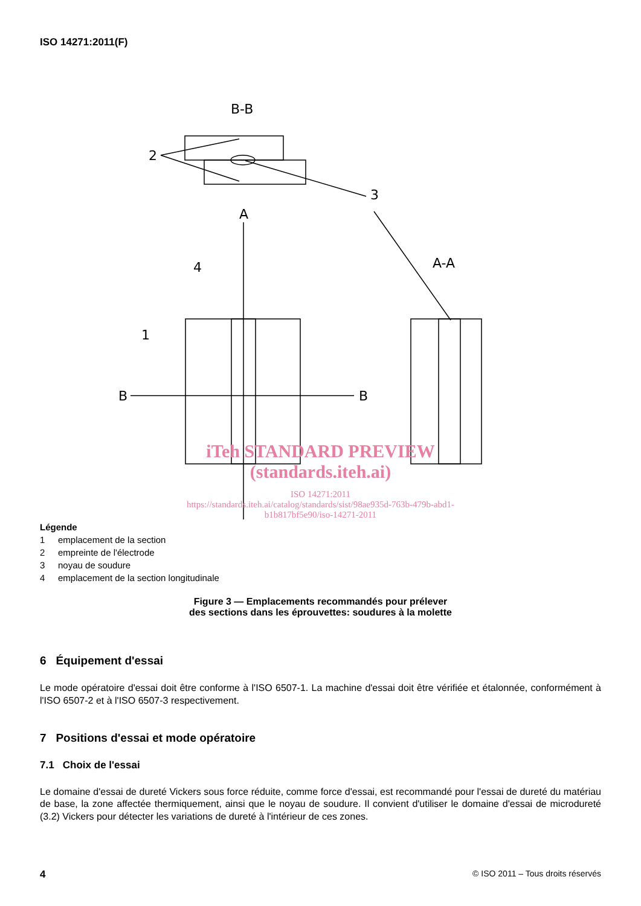ISO 14271:2011(F)
B-B
2
3
A
4
B
B
1
A-A
iTeh STANDARD PREVIEW
(standards.iteh.ai)
ISO 14271:2011
https://standards.iteh.ai/catalog/standards/sist/98ae935d-763b-479b-abd1-
b1b817bf5e90/iso-14271-2011
Légende
1 emplacement de la section
2 empreinte de l'électrode
3 noyau de soudure
4 emplacement de la section longitudinale
Figure 3 — Emplacements recommandés pour prélever
des sections dans les éprouvettes: soudures à la molette
6 Équipement d'essai
Le mode opératoire d'essai doit être conforme à l'ISO 6507-1. La machine d'essai doit être vérifiée et étalonnée, conformément à l'ISO 6507-2 et à l'ISO 6507-3 respectivement.
7 Positions d'essai et mode opératoire
7.1 Choix de l'essai
Le domaine d'essai de dureté Vickers sous force réduite, comme force d'essai, est recommandé pour l'essai de dureté du matériau de base, la zone affectée thermiquement, ainsi que le noyau de soudure. Il convient d'utiliser le domaine d'essai de microdureté (3.2) Vickers pour détecter les variations de dureté à l'intérieur de ces zones.
4 © ISO 2011 – Tous droits réservés